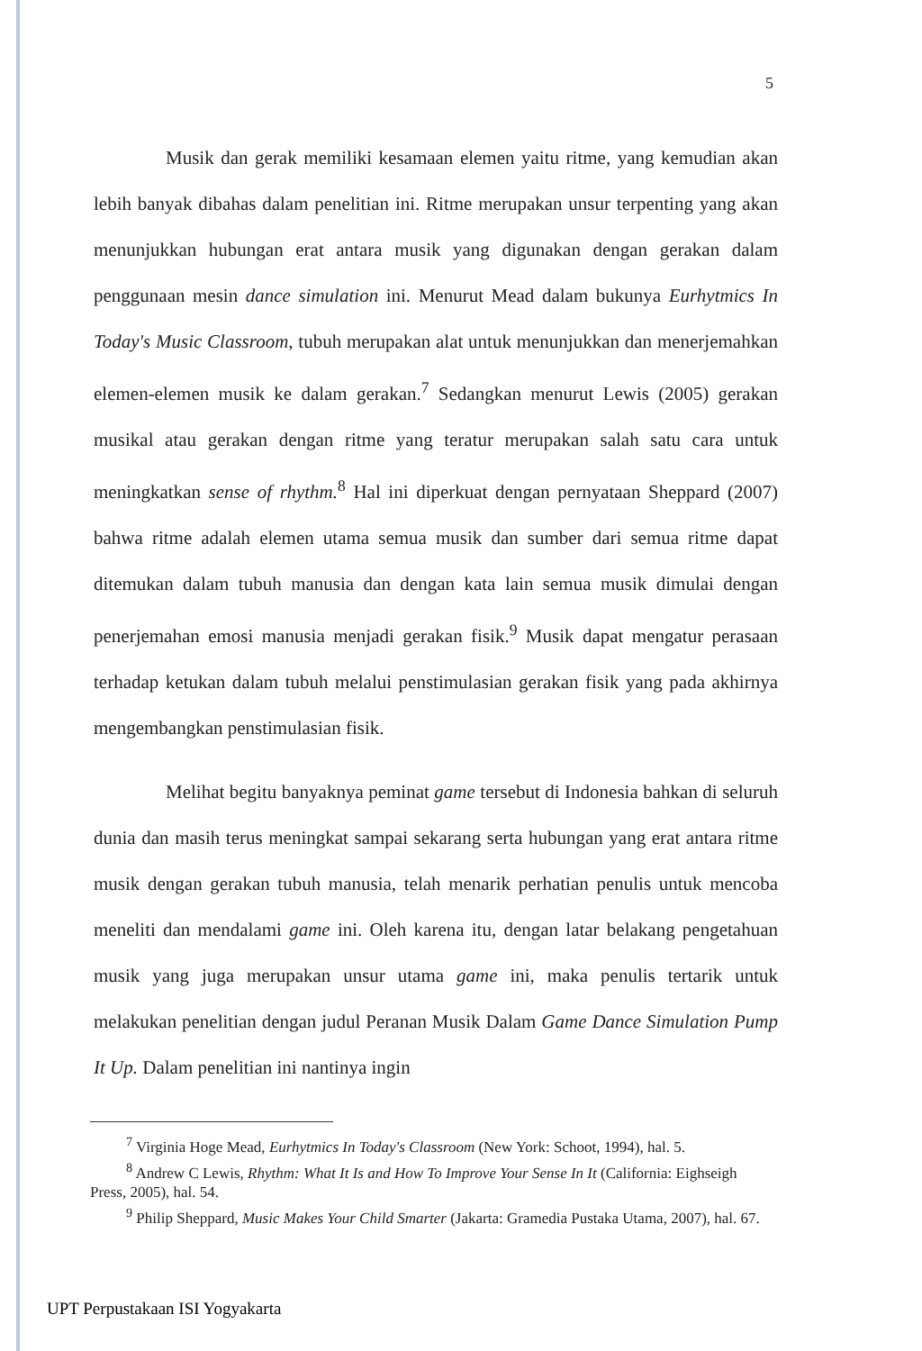5
Musik dan gerak memiliki kesamaan elemen yaitu ritme, yang kemudian akan lebih banyak dibahas dalam penelitian ini. Ritme merupakan unsur terpenting yang akan menunjukkan hubungan erat antara musik yang digunakan dengan gerakan dalam penggunaan mesin dance simulation ini. Menurut Mead dalam bukunya Eurhytmics In Today's Music Classroom, tubuh merupakan alat untuk menunjukkan dan menerjemahkan elemen-elemen musik ke dalam gerakan.<sup>7</sup> Sedangkan menurut Lewis (2005) gerakan musikal atau gerakan dengan ritme yang teratur merupakan salah satu cara untuk meningkatkan sense of rhythm.<sup>8</sup> Hal ini diperkuat dengan pernyataan Sheppard (2007) bahwa ritme adalah elemen utama semua musik dan sumber dari semua ritme dapat ditemukan dalam tubuh manusia dan dengan kata lain semua musik dimulai dengan penerjemahan emosi manusia menjadi gerakan fisik.<sup>9</sup> Musik dapat mengatur perasaan terhadap ketukan dalam tubuh melalui penstimulasian gerakan fisik yang pada akhirnya mengembangkan penstimulasian fisik.
Melihat begitu banyaknya peminat game tersebut di Indonesia bahkan di seluruh dunia dan masih terus meningkat sampai sekarang serta hubungan yang erat antara ritme musik dengan gerakan tubuh manusia, telah menarik perhatian penulis untuk mencoba meneliti dan mendalami game ini. Oleh karena itu, dengan latar belakang pengetahuan musik yang juga merupakan unsur utama game ini, maka penulis tertarik untuk melakukan penelitian dengan judul Peranan Musik Dalam Game Dance Simulation Pump It Up. Dalam penelitian ini nantinya ingin
<sup>7</sup> Virginia Hoge Mead, Eurhytmics In Today's Classroom (New York: Schoot, 1994), hal. 5.
<sup>8</sup> Andrew C Lewis, Rhythm: What It Is and How To Improve Your Sense In It (California: Eighseigh Press, 2005), hal. 54.
<sup>9</sup> Philip Sheppard, Music Makes Your Child Smarter (Jakarta: Gramedia Pustaka Utama, 2007), hal. 67.
UPT Perpustakaan ISI Yogyakarta